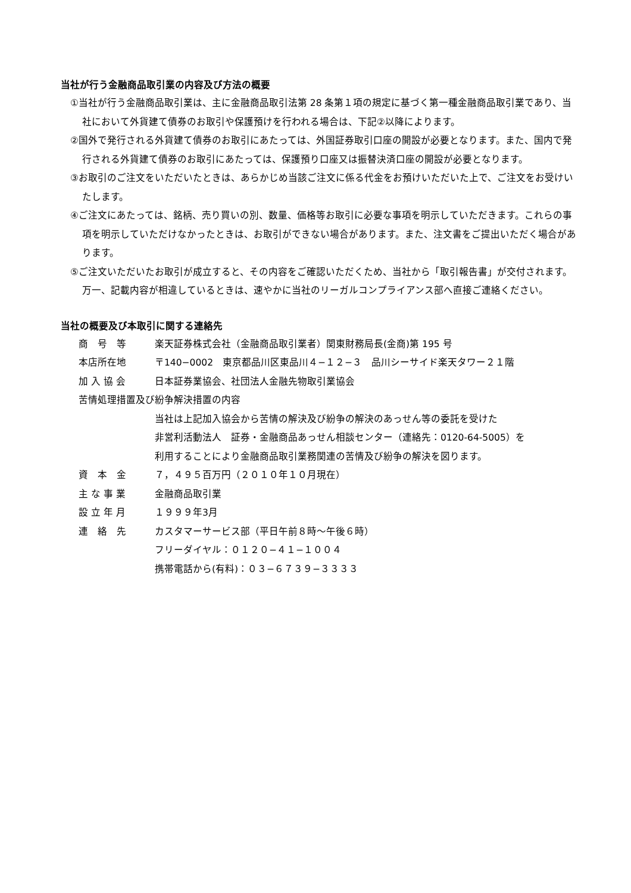当社が行う金融商品取引業の内容及び方法の概要
①当社が行う金融商品取引業は、主に金融商品取引法第 28 条第１項の規定に基づく第一種金融商品取引業であり、当社において外貨建て債券のお取引や保護預けを行われる場合は、下記②以降によります。
②国外で発行される外貨建て債券のお取引にあたっては、外国証券取引口座の開設が必要となります。また、国内で発行される外貨建て債券のお取引にあたっては、保護預り口座又は振替決済口座の開設が必要となります。
③お取引のご注文をいただいたときは、あらかじめ当該ご注文に係る代金をお預けいただいた上で、ご注文をお受けいたします。
④ご注文にあたっては、銘柄、売り買いの別、数量、価格等お取引に必要な事項を明示していただきます。これらの事項を明示していただけなかったときは、お取引ができない場合があります。また、注文書をご提出いただく場合があります。
⑤ご注文いただいたお取引が成立すると、その内容をご確認いただくため、当社から「取引報告書」が交付されます。万一、記載内容が相違しているときは、速やかに当社のリーガルコンプライアンス部へ直接ご連絡ください。
当社の概要及び本取引に関する連絡先
| 商 号 等 | 楽天証券株式会社（金融商品取引業者）関東財務局長(金商)第 195 号 |
| 本店所在地 | 〒140−0002 東京都品川区東品川４−１２−３ 品川シーサイド楽天タワー２１階 |
| 加 入 協 会 | 日本証券業協会、社団法人金融先物取引業協会 |
| 苦情処理措置及び紛争解決措置の内容 | |
| | 当社は上記加入協会から苦情の解決及び紛争の解決のあっせん等の委託を受けた 非営利活動法人 証券・金融商品あっせん相談センター（連絡先：0120-64-5005）を 利用することにより金融商品取引業務関連の苦情及び紛争の解決を図ります。 |
| 資 本 金 | ７，４９５百万円（２０１０年１０月現在） |
| 主 な 事 業 | 金融商品取引業 |
| 設 立 年 月 | １９９９年3月 |
| 連 絡 先 | カスタマーサービス部（平日午前８時～午後６時） フリーダイヤル：０１２０−４１−１００４ 携帯電話から(有料)：０３−６７３９−３３３３ |